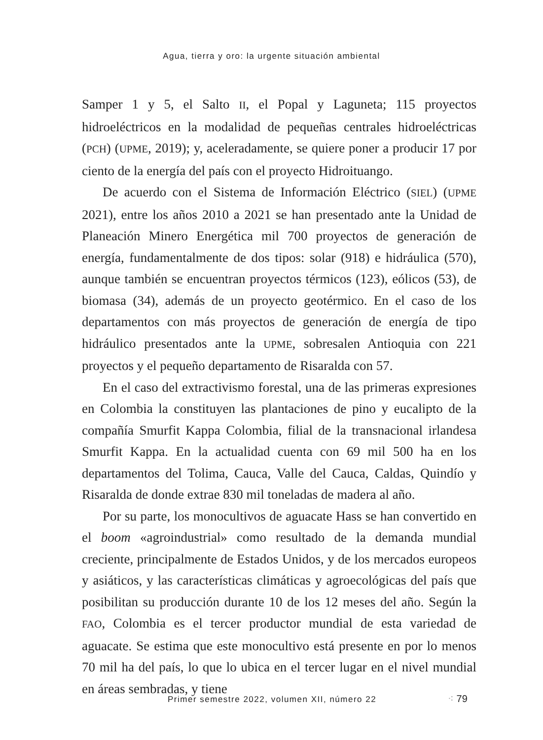Agua, tierra y oro: la urgente situación ambiental
Samper 1 y 5, el Salto II, el Popal y Laguneta; 115 proyectos hidroeléctricos en la modalidad de pequeñas centrales hidroeléctricas (PCH) (UPME, 2019); y, aceleradamente, se quiere poner a producir 17 por ciento de la energía del país con el proyecto Hidroituango.
De acuerdo con el Sistema de Información Eléctrico (SIEL) (UPME 2021), entre los años 2010 a 2021 se han presentado ante la Unidad de Planeación Minero Energética mil 700 proyectos de generación de energía, fundamentalmente de dos tipos: solar (918) e hidráulica (570), aunque también se encuentran proyectos térmicos (123), eólicos (53), de biomasa (34), además de un proyecto geotérmico. En el caso de los departamentos con más proyectos de generación de energía de tipo hidráulico presentados ante la UPME, sobresalen Antioquia con 221 proyectos y el pequeño departamento de Risaralda con 57.
En el caso del extractivismo forestal, una de las primeras expresiones en Colombia la constituyen las plantaciones de pino y eucalipto de la compañía Smurfit Kappa Colombia, filial de la transnacional irlandesa Smurfit Kappa. En la actualidad cuenta con 69 mil 500 ha en los departamentos del Tolima, Cauca, Valle del Cauca, Caldas, Quindío y Risaralda de donde extrae 830 mil toneladas de madera al año.
Por su parte, los monocultivos de aguacate Hass se han convertido en el boom «agroindustrial» como resultado de la demanda mundial creciente, principalmente de Estados Unidos, y de los mercados europeos y asiáticos, y las características climáticas y agroecológicas del país que posibilitan su producción durante 10 de los 12 meses del año. Según la FAO, Colombia es el tercer productor mundial de esta variedad de aguacate. Se estima que este monocultivo está presente en por lo menos 70 mil ha del país, lo que lo ubica en el tercer lugar en el nivel mundial en áreas sembradas, y tiene
Primer semestre 2022, volumen XII, número 22
⁖ 79